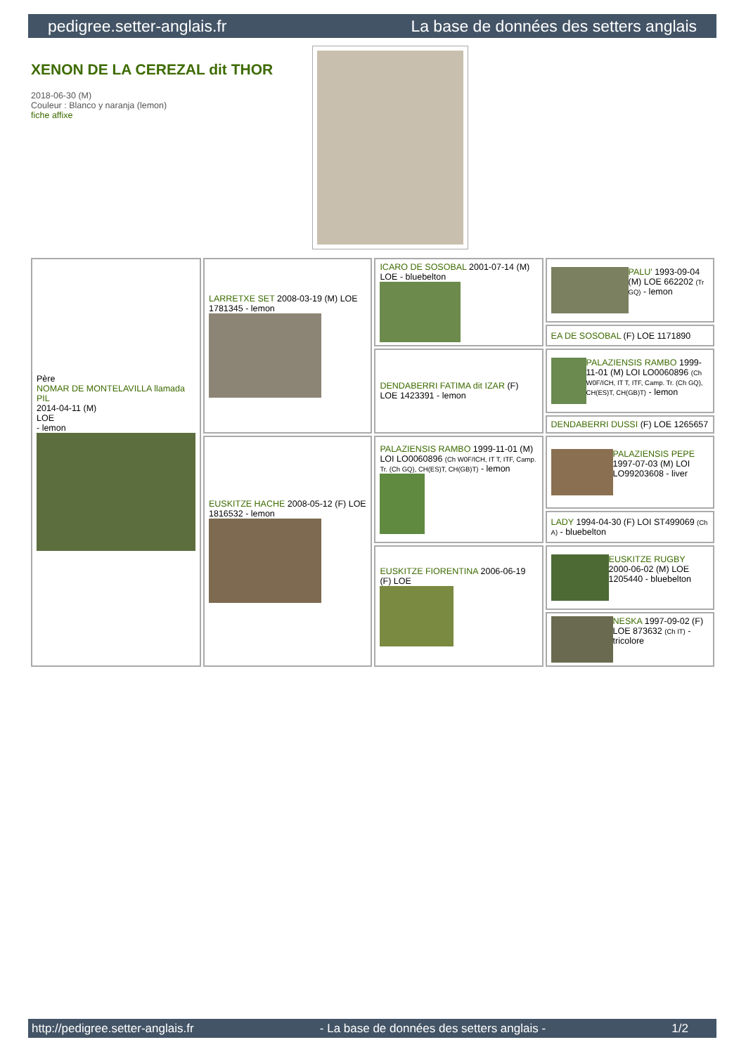pedigree.setter-anglais.fr La base de données des setters anglais
XENON DE LA CEREZAL dit THOR
2018-06-30 (M)
Couleur : Blanco y naranja (lemon)
fiche affixe
| Père NOMAR DE MONTELAVILLA llamada PIL 2014-04-11 (M) LOE - lemon | LARRETXE SET 2008-03-19 (M) LOE 1781345 - lemon | ICARO DE SOSOBAL 2001-07-14 (M) LOE - bluebelton | PALU' 1993-09-04 (M) LOE 662202 (Tr GQ) - lemon |
| | | | EA DE SOSOBAL (F) LOE 1171890 |
| | | DENDABERRI FATIMA dit IZAR (F) LOE 1423391 - lemon | PALAZIENSIS RAMBO 1999-11-01 (M) LOI LO0060896 (Ch W0F/ICH, IT T, ITF, Camp. Tr. (Ch GQ), CH(ES)T, CH(GB)T) - lemon |
| | | | DENDABERRI DUSSI (F) LOE 1265657 |
| | EUSKITZE HACHE 2008-05-12 (F) LOE 1816532 - lemon | PALAZIENSIS RAMBO 1999-11-01 (M) LOI LO0060896 (Ch W0F/ICH, IT T, ITF, Camp. Tr. (Ch GQ), CH(ES)T, CH(GB)T) - lemon | PALAZIENSIS PEPE 1997-07-03 (M) LOI LO99203608 - liver |
| | | | LADY 1994-04-30 (F) LOI ST499069 (Ch A) - bluebelton |
| | | EUSKITZE FIORENTINA 2006-06-19 (F) LOE | EUSKITZE RUGBY 2000-06-02 (M) LOE 1205440 - bluebelton |
| | | | NESKA 1997-09-02 (F) LOE 873632 (Ch IT) - tricolore |
http://pedigree.setter-anglais.fr - La base de données des setters anglais - 1/2